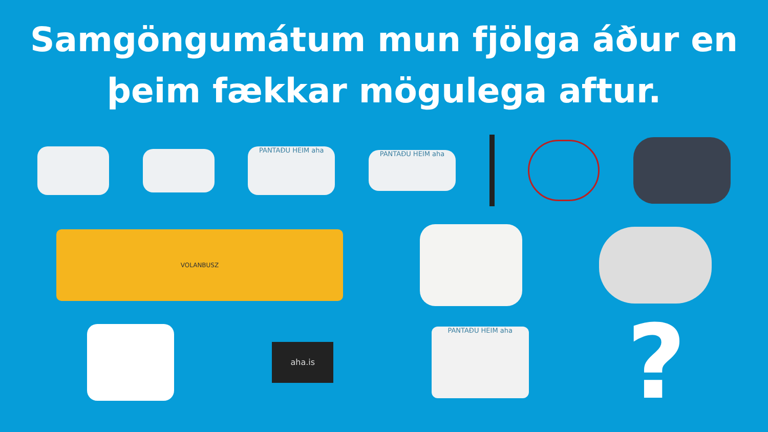Samgöngumátum mun fjölga áður en
þeim fækkar mögulega aftur.
PANTAÐU HEIM aha
PANTAÐU HEIM aha
VOLANBUSZ
aha.is
PANTAÐU HEIM aha
?